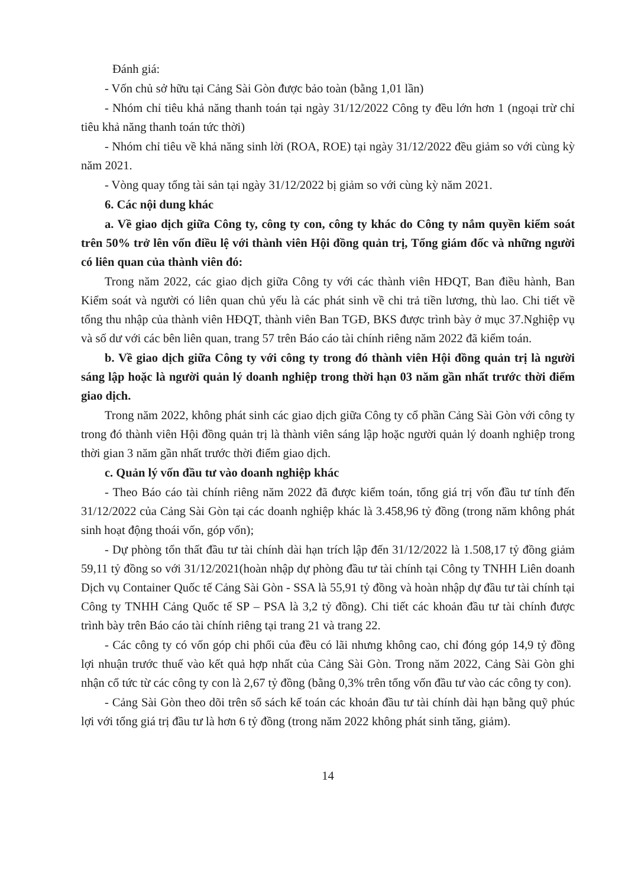Đánh giá:
- Vốn chủ sở hữu tại Cảng Sài Gòn được bảo toàn (bằng 1,01 lần)
- Nhóm chỉ tiêu khả năng thanh toán tại ngày 31/12/2022 Công ty đều lớn hơn 1 (ngoại trừ chỉ tiêu khả năng thanh toán tức thời)
- Nhóm chỉ tiêu về khả năng sinh lời (ROA, ROE) tại ngày 31/12/2022 đều giảm so với cùng kỳ năm 2021.
- Vòng quay tổng tài sản tại ngày 31/12/2022 bị giảm so với cùng kỳ năm 2021.
6. Các nội dung khác
a. Về giao dịch giữa Công ty, công ty con, công ty khác do Công ty nắm quyền kiểm soát trên 50% trở lên vốn điều lệ với thành viên Hội đồng quản trị, Tổng giám đốc và những người có liên quan của thành viên đó:
Trong năm 2022, các giao dịch giữa Công ty với các thành viên HĐQT, Ban điều hành, Ban Kiểm soát và người có liên quan chủ yếu là các phát sinh về chi trả tiền lương, thù lao. Chi tiết về tổng thu nhập của thành viên HĐQT, thành viên Ban TGĐ, BKS được trình bày ở mục 37.Nghiệp vụ và số dư với các bên liên quan, trang 57 trên Báo cáo tài chính riêng năm 2022 đã kiểm toán.
b. Về giao dịch giữa Công ty với công ty trong đó thành viên Hội đồng quản trị là người sáng lập hoặc là người quản lý doanh nghiệp trong thời hạn 03 năm gần nhất trước thời điểm giao dịch.
Trong năm 2022, không phát sinh các giao dịch giữa Công ty cổ phần Cảng Sài Gòn với công ty trong đó thành viên Hội đồng quản trị là thành viên sáng lập hoặc người quản lý doanh nghiệp trong thời gian 3 năm gần nhất trước thời điểm giao dịch.
c. Quản lý vốn đầu tư vào doanh nghiệp khác
- Theo Báo cáo tài chính riêng năm 2022 đã được kiểm toán, tổng giá trị vốn đầu tư tính đến 31/12/2022 của Cảng Sài Gòn tại các doanh nghiệp khác là 3.458,96 tỷ đồng (trong năm không phát sinh hoạt động thoái vốn, góp vốn);
- Dự phòng tổn thất đầu tư tài chính dài hạn trích lập đến 31/12/2022 là 1.508,17 tỷ đồng giảm 59,11 tỷ đồng so với 31/12/2021(hoàn nhập dự phòng đầu tư tài chính tại Công ty TNHH Liên doanh Dịch vụ Container Quốc tế Cảng Sài Gòn - SSA là 55,91 tỷ đồng và hoàn nhập dự đầu tư tài chính tại Công ty TNHH Cảng Quốc tế SP – PSA là 3,2 tỷ đồng). Chi tiết các khoản đầu tư tài chính được trình bày trên Báo cáo tài chính riêng tại trang 21 và trang 22.
- Các công ty có vốn góp chi phối của đều có lãi nhưng không cao, chỉ đóng góp 14,9 tỷ đồng lợi nhuận trước thuế vào kết quả hợp nhất của Cảng Sài Gòn. Trong năm 2022, Cảng Sài Gòn ghi nhận cổ tức từ các công ty con là 2,67 tỷ đồng (bằng 0,3% trên tổng vốn đầu tư vào các công ty con).
- Cảng Sài Gòn theo dõi trên sổ sách kế toán các khoản đầu tư tài chính dài hạn bằng quỹ phúc lợi với tổng giá trị đầu tư là hơn 6 tỷ đồng (trong năm 2022 không phát sinh tăng, giảm).
14